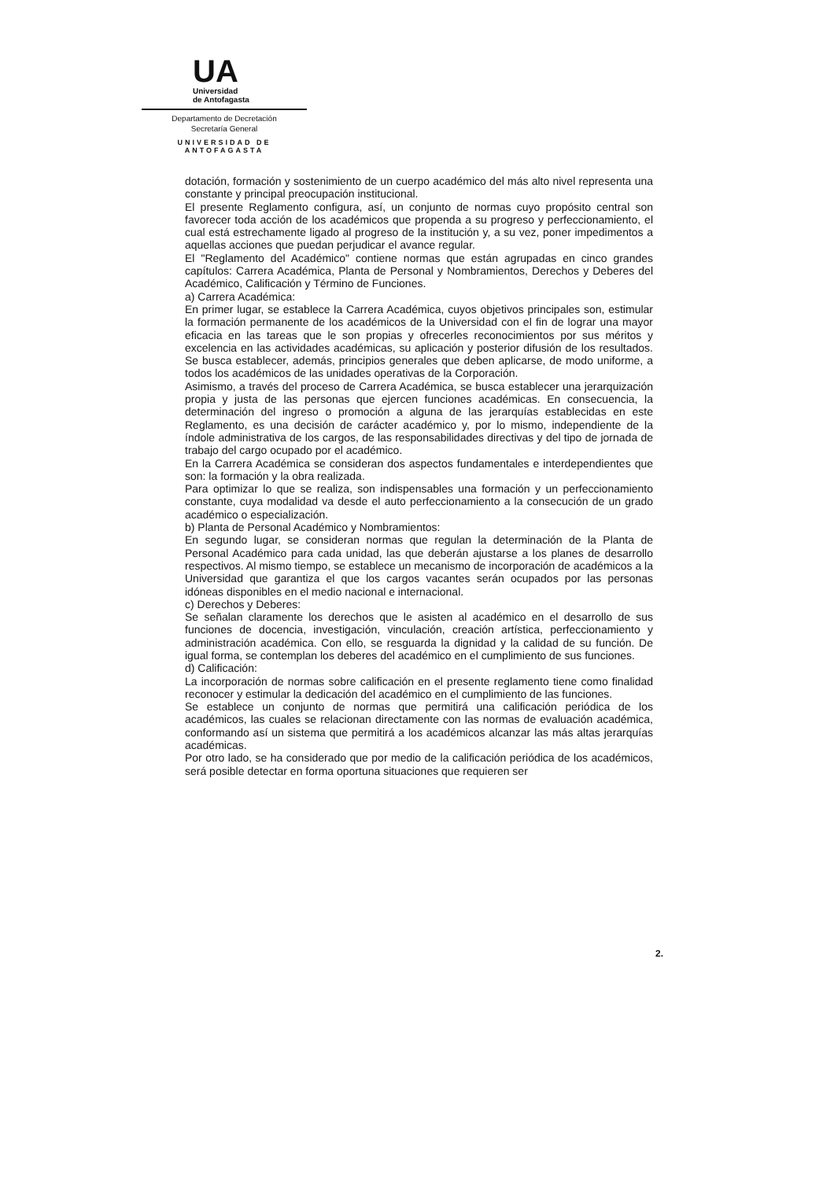UA
Universidad
de Antofagasta
Departamento de Decretación
Secretaría General
UNIVERSIDAD DE ANTOFAGASTA
dotación, formación y sostenimiento de un cuerpo académico del más alto nivel representa una constante y principal preocupación institucional.
El presente Reglamento configura, así, un conjunto de normas cuyo propósito central son favorecer toda acción de los académicos que propenda a su progreso y perfeccionamiento, el cual está estrechamente ligado al progreso de la institución y, a su vez, poner impedimentos a aquellas acciones que puedan perjudicar el avance regular.
El "Reglamento del Académico" contiene normas que están agrupadas en cinco grandes capítulos: Carrera Académica, Planta de Personal y Nombramientos, Derechos y Deberes del Académico, Calificación y Término de Funciones.
a) Carrera Académica:
En primer lugar, se establece la Carrera Académica, cuyos objetivos principales son, estimular la formación permanente de los académicos de la Universidad con el fin de lograr una mayor eficacia en las tareas que le son propias y ofrecerles reconocimientos por sus méritos y excelencia en las actividades académicas, su aplicación y posterior difusión de los resultados. Se busca establecer, además, principios generales que deben aplicarse, de modo uniforme, a todos los académicos de las unidades operativas de la Corporación.
Asimismo, a través del proceso de Carrera Académica, se busca establecer una jerarquización propia y justa de las personas que ejercen funciones académicas. En consecuencia, la determinación del ingreso o promoción a alguna de las jerarquías establecidas en este Reglamento, es una decisión de carácter académico y, por lo mismo, independiente de la índole administrativa de los cargos, de las responsabilidades directivas y del tipo de jornada de trabajo del cargo ocupado por el académico.
En la Carrera Académica se consideran dos aspectos fundamentales e interdependientes que son: la formación y la obra realizada.
Para optimizar lo que se realiza, son indispensables una formación y un perfeccionamiento constante, cuya modalidad va desde el auto perfeccionamiento a la consecución de un grado académico o especialización.
b) Planta de Personal Académico y Nombramientos:
En segundo lugar, se consideran normas que regulan la determinación de la Planta de Personal Académico para cada unidad, las que deberán ajustarse a los planes de desarrollo respectivos. Al mismo tiempo, se establece un mecanismo de incorporación de académicos a la Universidad que garantiza el que los cargos vacantes serán ocupados por las personas idóneas disponibles en el medio nacional e internacional.
c) Derechos y Deberes:
Se señalan claramente los derechos que le asisten al académico en el desarrollo de sus funciones de docencia, investigación, vinculación, creación artística, perfeccionamiento y administración académica. Con ello, se resguarda la dignidad y la calidad de su función. De igual forma, se contemplan los deberes del académico en el cumplimiento de sus funciones.
d) Calificación:
La incorporación de normas sobre calificación en el presente reglamento tiene como finalidad reconocer y estimular la dedicación del académico en el cumplimiento de las funciones.
Se establece un conjunto de normas que permitirá una calificación periódica de los académicos, las cuales se relacionan directamente con las normas de evaluación académica, conformando así un sistema que permitirá a los académicos alcanzar las más altas jerarquías académicas.
Por otro lado, se ha considerado que por medio de la calificación periódica de los académicos, será posible detectar en forma oportuna situaciones que requieren ser
2.